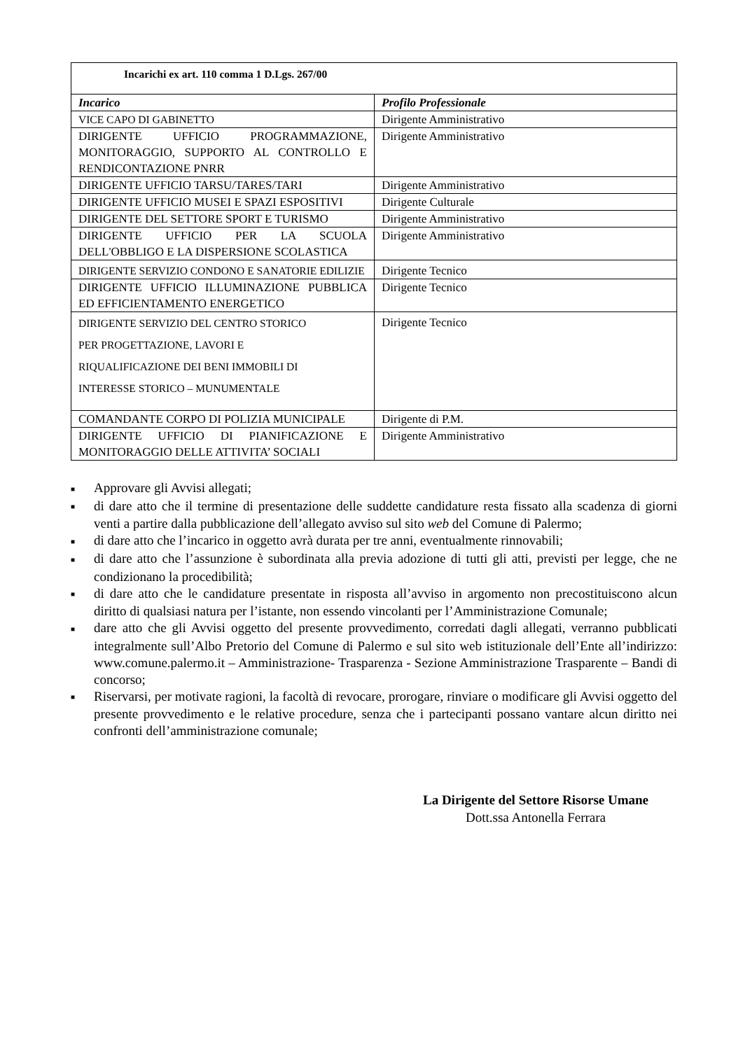| Incarichi ex art. 110 comma 1 D.Lgs. 267/00 | |
| --- | --- |
| Incarico | Profilo Professionale |
| VICE CAPO DI GABINETTO | Dirigente Amministrativo |
| DIRIGENTE UFFICIO PROGRAMMAZIONE, MONITORAGGIO, SUPPORTO AL CONTROLLO E RENDICONTAZIONE PNRR | Dirigente Amministrativo |
| DIRIGENTE UFFICIO TARSU/TARES/TARI | Dirigente Amministrativo |
| DIRIGENTE UFFICIO MUSEI E SPAZI ESPOSITIVI | Dirigente Culturale |
| DIRIGENTE DEL SETTORE SPORT E TURISMO | Dirigente Amministrativo |
| DIRIGENTE UFFICIO PER LA SCUOLA DELL'OBBLIGO E LA DISPERSIONE SCOLASTICA | Dirigente Amministrativo |
| DIRIGENTE SERVIZIO CONDONO E SANATORIE EDILIZIE | Dirigente Tecnico |
| DIRIGENTE UFFICIO ILLUMINAZIONE PUBBLICA ED EFFICIENTAMENTO ENERGETICO | Dirigente Tecnico |
| DIRIGENTE SERVIZIO DEL CENTRO STORICO PER PROGETTAZIONE, LAVORI E RIQUALIFICAZIONE DEI BENI IMMOBILI DI INTERESSE STORICO – MUNUMENTALE | Dirigente Tecnico |
| COMANDANTE CORPO DI POLIZIA MUNICIPALE | Dirigente di P.M. |
| DIRIGENTE UFFICIO DI PIANIFICAZIONE E MONITORAGGIO DELLE ATTIVITA’ SOCIALI | Dirigente Amministrativo |
■ Approvare gli Avvisi allegati;
■ di dare atto che il termine di presentazione delle suddette candidature resta fissato alla scadenza di giorni venti a partire dalla pubblicazione dell’allegato avviso sul sito web del Comune di Palermo;
■ di dare atto che l’incarico in oggetto avrà durata per tre anni, eventualmente rinnovabili;
■ di dare atto che l’assunzione è subordinata alla previa adozione di tutti gli atti, previsti per legge, che ne condizionano la procedibilità;
■ di dare atto che le candidature presentate in risposta all’avviso in argomento non precostituiscono alcun diritto di qualsiasi natura per l’istante, non essendo vincolanti per l’Amministrazione Comunale;
■ dare atto che gli Avvisi oggetto del presente provvedimento, corredati dagli allegati, verranno pubblicati integralmente sull’Albo Pretorio del Comune di Palermo e sul sito web istituzionale dell’Ente all’indirizzo: www.comune.palermo.it – Amministrazione- Trasparenza - Sezione Amministrazione Trasparente – Bandi di concorso;
■ Riservarsi, per motivate ragioni, la facoltà di revocare, prorogare, rinviare o modificare gli Avvisi oggetto del presente provvedimento e le relative procedure, senza che i partecipanti possano vantare alcun diritto nei confronti dell’amministrazione comunale;
La Dirigente del Settore Risorse Umane
Dott.ssa Antonella Ferrara